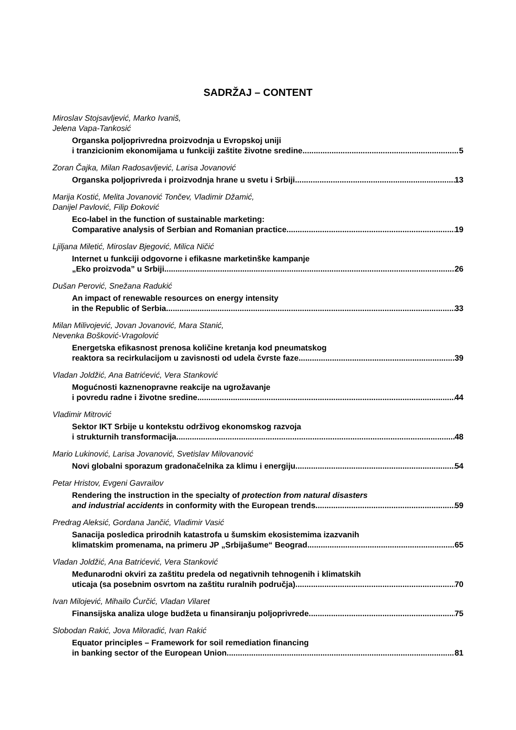SADRŽAJ – CONTENT
Miroslav Stojsavljević, Marko Ivaniš,
Jelena Vapa-Tankosić
Organska poljoprivredna proizvodnja u Evropskoj uniji
i tranzicionim ekonomijama u funkciji zaštite životne sredine 5
Zoran Čajka, Milan Radosavljević, Larisa Jovanović
Organska poljoprivreda i proizvodnja hrane u svetu i Srbiji 13
Marija Kostić, Melita Jovanović Tončev, Vladimir Džamić,
Danijel Pavlović, Filip Đoković
Eco-label in the function of sustainable marketing:
Comparative analysis of Serbian and Romanian practice 19
Ljiljana Miletić, Miroslav Bjegović, Milica Ničić
Internet u funkciji odgovorne i efikasne marketinške kampanje
„Eko proizvoda” u Srbiji 26
Dušan Perović, Snežana Radukić
An impact of renewable resources on energy intensity
in the Republic of Serbia 33
Milan Milivojević, Jovan Jovanović, Mara Stanić,
Nevenka Bošković-Vragolović
Energetska efikasnost prenosa količine kretanja kod pneumatskog
reaktora sa recirkulacijom u zavisnosti od udela čvrste faze 39
Vladan Joldžić, Ana Batrićević, Vera Stanković
Mogućnosti kaznenopravne reakcije na ugrožavanje
i povredu radne i životne sredine 44
Vladimir Mitrović
Sektor IKT Srbije u kontekstu održivog ekonomskog razvoja
i strukturnih transformacija 48
Mario Lukinović, Larisa Jovanović, Svetislav Milovanović
Novi globalni sporazum gradonačelnika za klimu i energiju 54
Petar Hristov, Evgeni Gavrailov
Rendering the instruction in the specialty of protection from natural disasters
and industrial accidents in conformity with the European trends 59
Predrag Aleksić, Gordana Jančić, Vladimir Vasić
Sanacija posledica prirodnih katastrofa u šumskim ekosistemima izazvanih
klimatskim promenama, na primeru JP „Srbijašume“ Beograd 65
Vladan Joldžić, Ana Batrićević, Vera Stanković
Međunarodni okviri za zaštitu predela od negativnih tehnogenih i klimatskih
uticaja (sa posebnim osvrtom na zaštitu ruralnih područja) 70
Ivan Milojević, Mihailo Ćurčić, Vladan Vilaret
Finansijska analiza uloge budžeta u finansiranju poljoprivrede 75
Slobodan Rakić, Jova Miloradić, Ivan Rakić
Equator principles – Framework for soil remediation financing
in banking sector of the European Union 81